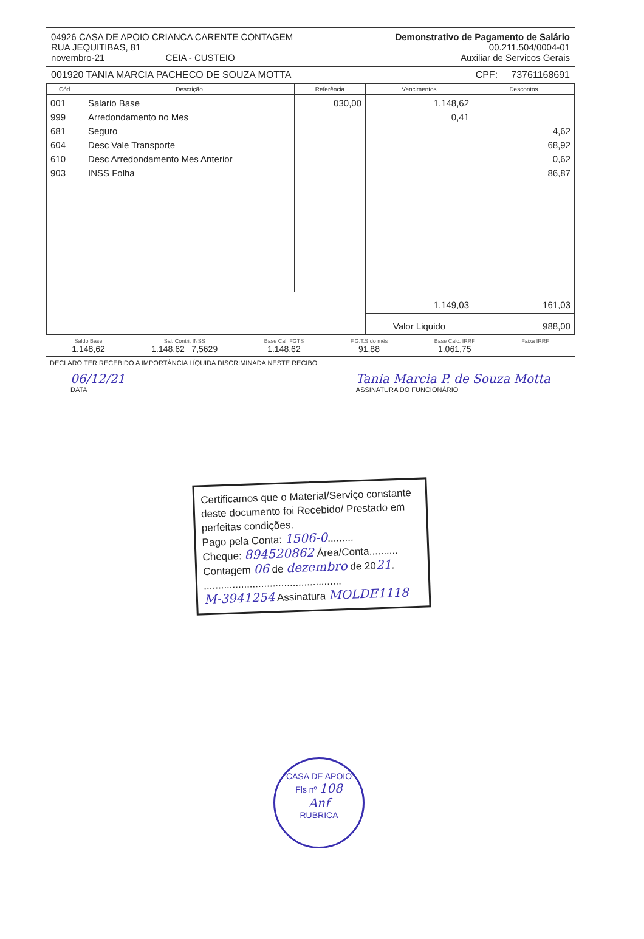04926 CASA DE APOIO CRIANCA CARENTE CONTAGEM
RUA JEQUITIBAS, 81
novembro-21 CEIA - CUSTEIO
Demonstrativo de Pagamento de Salário
00.211.504/0004-01
Auxiliar de Servicos Gerais
001920 TANIA MARCIA PACHECO DE SOUZA MOTTA CPF: 73761168691
| Cód. | Descrição | Referência | Vencimentos | Descontos |
| --- | --- | --- | --- | --- |
| 001 999 681 604 610 903 | Salario Base Arredondamento no Mes Seguro Desc Vale Transporte Desc Arredondamento Mes Anterior INSS Folha | 030,00 | 1.148,62 0,41 | 4,62 68,92 0,62 86,87 |
| | | | 1.149,03 | 161,03 |
| | | | Valor Liquido | 988,00 |
Saldo Base
1.148,62
Sal. Contri. INSS
1.148,62 7,5629
Base Cal. FGTS
1.148,62
F.G.T.S do mês
91,88
Base Calc. IRRF
1.061,75
Faixa IRRF
DECLARO TER RECEBIDO A IMPORTÂNCIA LÍQUIDA DISCRIMINADA NESTE RECIBO
06/12/21
DATA
Tania Marcia P. de Souza Motta
ASSINATURA DO FUNCIONÁRIO
Certificamos que o Material/Serviço constante deste documento foi Recebido/ Prestado em perfeitas condições.
Pago pela Conta: 1506-0.........
Cheque: 894520862 Área/Conta..........
Contagem 06 de dezembro de 2021.
................................................
M-3941254 Assinatura MOLDE1118
CASA DE APOIO
Fls nº 108
Anf
RUBRICA